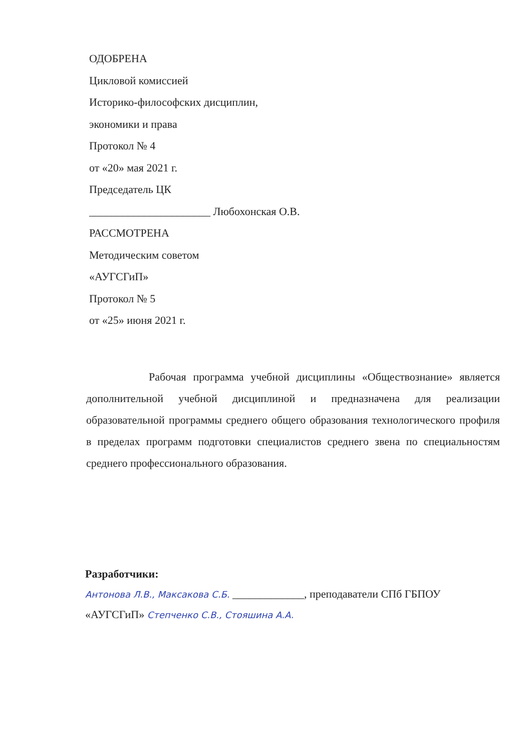ОДОБРЕНА
Цикловой комиссией
Историко-философских дисциплин,
экономики и права
Протокол № 4
от «20» мая 2021 г.
Председатель ЦК
______________________ Любохонская О.В.
РАССМОТРЕНА
Методическим советом
«АУГСГиП»
Протокол № 5
от «25» июня 2021 г.
Рабочая программа учебной дисциплины «Обществознание» является дополнительной учебной дисциплиной и предназначена для реализации образовательной программы среднего общего образования технологического профиля в пределах программ подготовки специалистов среднего звена по специальностям среднего профессионального образования.
Разработчики:
Антонова Л.В., Максакова С.Б. _____________, преподаватели СПб ГБПОУ
«АУГСГиП» Степченко С.В., Стояшина А.А.